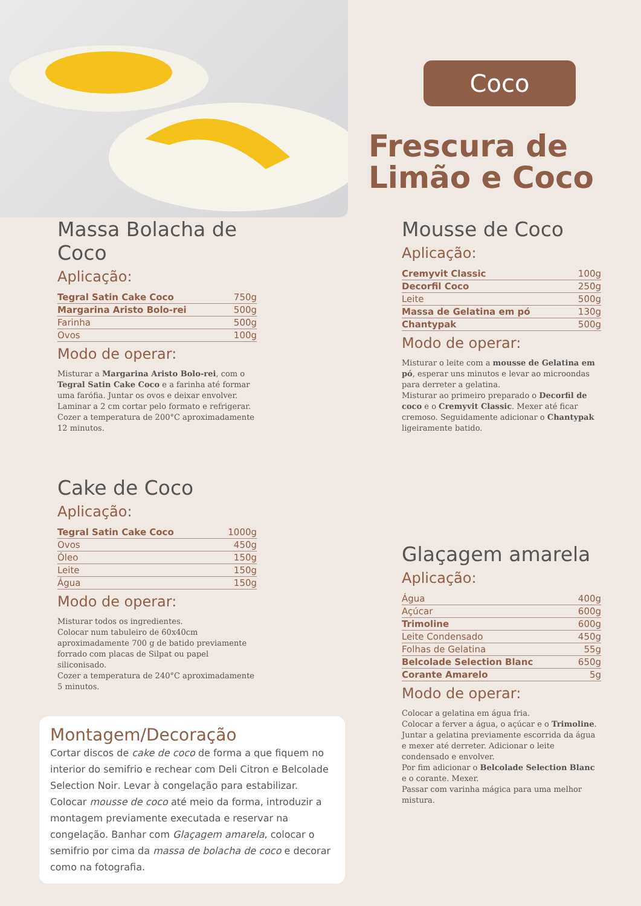Coco
Frescura de
Limão e Coco
Massa Bolacha de Coco
Aplicação:
| Tegral Satin Cake Coco | 750g |
| Margarina Aristo Bolo-rei | 500g |
| Farinha | 500g |
| Ovos | 100g |
Modo de operar:
Misturar a Margarina Aristo Bolo-rei, com o Tegral Satin Cake Coco e a farinha até formar uma farófia. Juntar os ovos e deixar envolver.
Laminar a 2 cm cortar pelo formato e refrigerar.
Cozer a temperatura de 200°C aproximadamente 12 minutos.
Cake de Coco
Aplicação:
| Tegral Satin Cake Coco | 1000g |
| Ovos | 450g |
| Óleo | 150g |
| Leite | 150g |
| Água | 150g |
Modo de operar:
Misturar todos os ingredientes.
Colocar num tabuleiro de 60x40cm aproximadamente 700 g de batido previamente forrado com placas de Silpat ou papel siliconisado.
Cozer a temperatura de 240°C aproximadamente 5 minutos.
Montagem/Decoração
Cortar discos de cake de coco de forma a que fiquem no interior do semifrio e rechear com Deli Citron e Belcolade Selection Noir. Levar à congelação para estabilizar. Colocar mousse de coco até meio da forma, introduzir a montagem previamente executada e reservar na congelação. Banhar com Glaçagem amarela, colocar o semifrio por cima da massa de bolacha de coco e decorar como na fotografia.
Mousse de Coco
Aplicação:
| Cremyvit Classic | 100g |
| Decorfil Coco | 250g |
| Leite | 500g |
| Massa de Gelatina em pó | 130g |
| Chantypak | 500g |
Modo de operar:
Misturar o leite com a mousse de Gelatina em pó, esperar uns minutos e levar ao microondas para derreter a gelatina.
Misturar ao primeiro preparado o Decorfil de coco e o Cremyvit Classic. Mexer até ficar cremoso. Seguidamente adicionar o Chantypak ligeiramente batido.
Glaçagem amarela
Aplicação:
| Água | 400g |
| Açúcar | 600g |
| Trimoline | 600g |
| Leite Condensado | 450g |
| Folhas de Gelatina | 55g |
| Belcolade Selection Blanc | 650g |
| Corante Amarelo | 5g |
Modo de operar:
Colocar a gelatina em água fria.
Colocar a ferver a água, o açúcar e o Trimoline.
Juntar a gelatina previamente escorrida da água e mexer até derreter. Adicionar o leite condensado e envolver.
Por fim adicionar o Belcolade Selection Blanc e o corante. Mexer.
Passar com varinha mágica para uma melhor mistura.